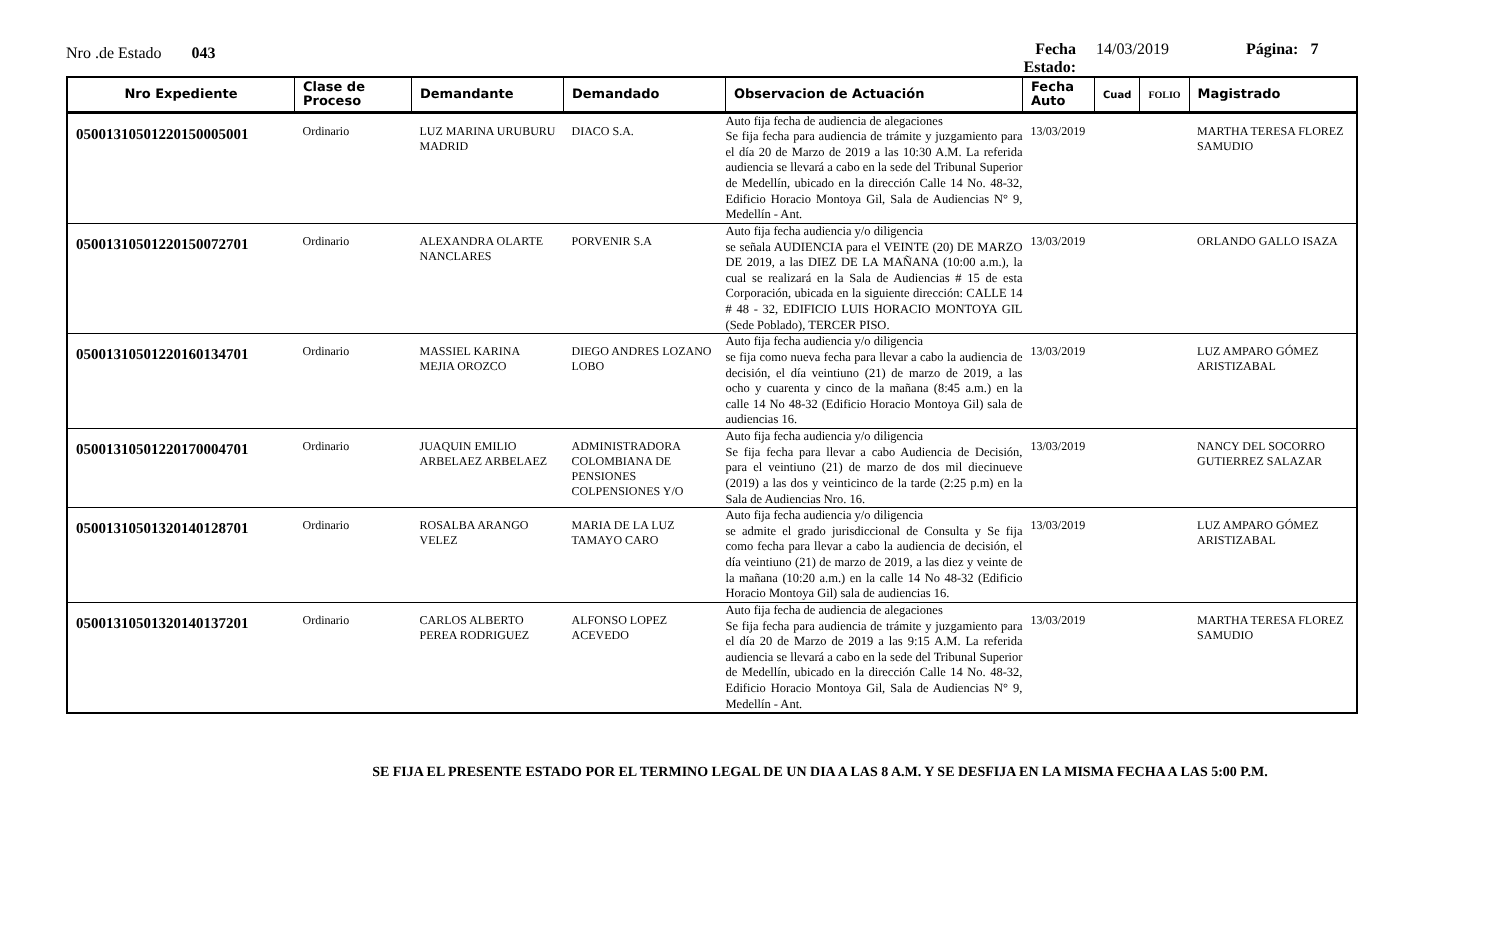Nro .de Estado 043
Fecha
Estado: 14/03/2019
Página: 7
| Nro Expediente | Clase de Proceso | Demandante | Demandado | Observacion de Actuación | Fecha Auto | Cuad | FOLIO | Magistrado |
| --- | --- | --- | --- | --- | --- | --- | --- | --- |
| 05001310501220150005001 | Ordinario | LUZ MARINA URUBURU MADRID | DIACO S.A. | Auto fija fecha de audiencia de alegaciones Se fija fecha para audiencia de trámite y juzgamiento para el día 20 de Marzo de 2019 a las 10:30 A.M. La referida audiencia se llevará a cabo en la sede del Tribunal Superior de Medellín, ubicado en la dirección Calle 14 No. 48-32, Edificio Horacio Montoya Gil, Sala de Audiencias N° 9, Medellín - Ant. | 13/03/2019 | | | MARTHA TERESA FLOREZ SAMUDIO |
| 05001310501220150072701 | Ordinario | ALEXANDRA OLARTE NANCLARES | PORVENIR S.A | Auto fija fecha audiencia y/o diligencia se señala AUDIENCIA para el VEINTE (20) DE MARZO DE 2019, a las DIEZ DE LA MAÑANA (10:00 a.m.), la cual se realizará en la Sala de Audiencias # 15 de esta Corporación, ubicada en la siguiente dirección: CALLE 14 # 48 - 32, EDIFICIO LUIS HORACIO MONTOYA GIL (Sede Poblado), TERCER PISO. | 13/03/2019 | | | ORLANDO GALLO ISAZA |
| 05001310501220160134701 | Ordinario | MASSIEL KARINA MEJIA OROZCO | DIEGO ANDRES LOZANO LOBO | Auto fija fecha audiencia y/o diligencia se fija como nueva fecha para llevar a cabo la audiencia de decisión, el día veintiuno (21) de marzo de 2019, a las ocho y cuarenta y cinco de la mañana (8:45 a.m.) en la calle 14 No 48-32 (Edificio Horacio Montoya Gil) sala de audiencias 16. | 13/03/2019 | | | LUZ AMPARO GÓMEZ ARISTIZABAL |
| 05001310501220170004701 | Ordinario | JUAQUIN EMILIO ARBELAEZ ARBELAEZ | ADMINISTRADORA COLOMBIANA DE PENSIONES COLPENSIONES Y/O | Auto fija fecha audiencia y/o diligencia Se fija fecha para llevar a cabo Audiencia de Decisión, para el veintiuno (21) de marzo de dos mil diecinueve (2019) a las dos y veinticinco de la tarde (2:25 p.m) en la Sala de Audiencias Nro. 16. | 13/03/2019 | | | NANCY DEL SOCORRO GUTIERREZ SALAZAR |
| 05001310501320140128701 | Ordinario | ROSALBA ARANGO VELEZ | MARIA DE LA LUZ TAMAYO CARO | Auto fija fecha audiencia y/o diligencia se admite el grado jurisdiccional de Consulta y Se fija como fecha para llevar a cabo la audiencia de decisión, el día veintiuno (21) de marzo de 2019, a las diez y veinte de la mañana (10:20 a.m.) en la calle 14 No 48-32 (Edificio Horacio Montoya Gil) sala de audiencias 16. | 13/03/2019 | | | LUZ AMPARO GÓMEZ ARISTIZABAL |
| 05001310501320140137201 | Ordinario | CARLOS ALBERTO PEREA RODRIGUEZ | ALFONSO LOPEZ ACEVEDO | Auto fija fecha de audiencia de alegaciones Se fija fecha para audiencia de trámite y juzgamiento para el día 20 de Marzo de 2019 a las 9:15 A.M. La referida audiencia se llevará a cabo en la sede del Tribunal Superior de Medellín, ubicado en la dirección Calle 14 No. 48-32, Edificio Horacio Montoya Gil, Sala de Audiencias N° 9, Medellín - Ant. | 13/03/2019 | | | MARTHA TERESA FLOREZ SAMUDIO |
SE FIJA EL PRESENTE ESTADO POR EL TERMINO LEGAL DE UN DIA A LAS 8 A.M. Y SE DESFIJA EN LA MISMA FECHA A LAS 5:00 P.M.